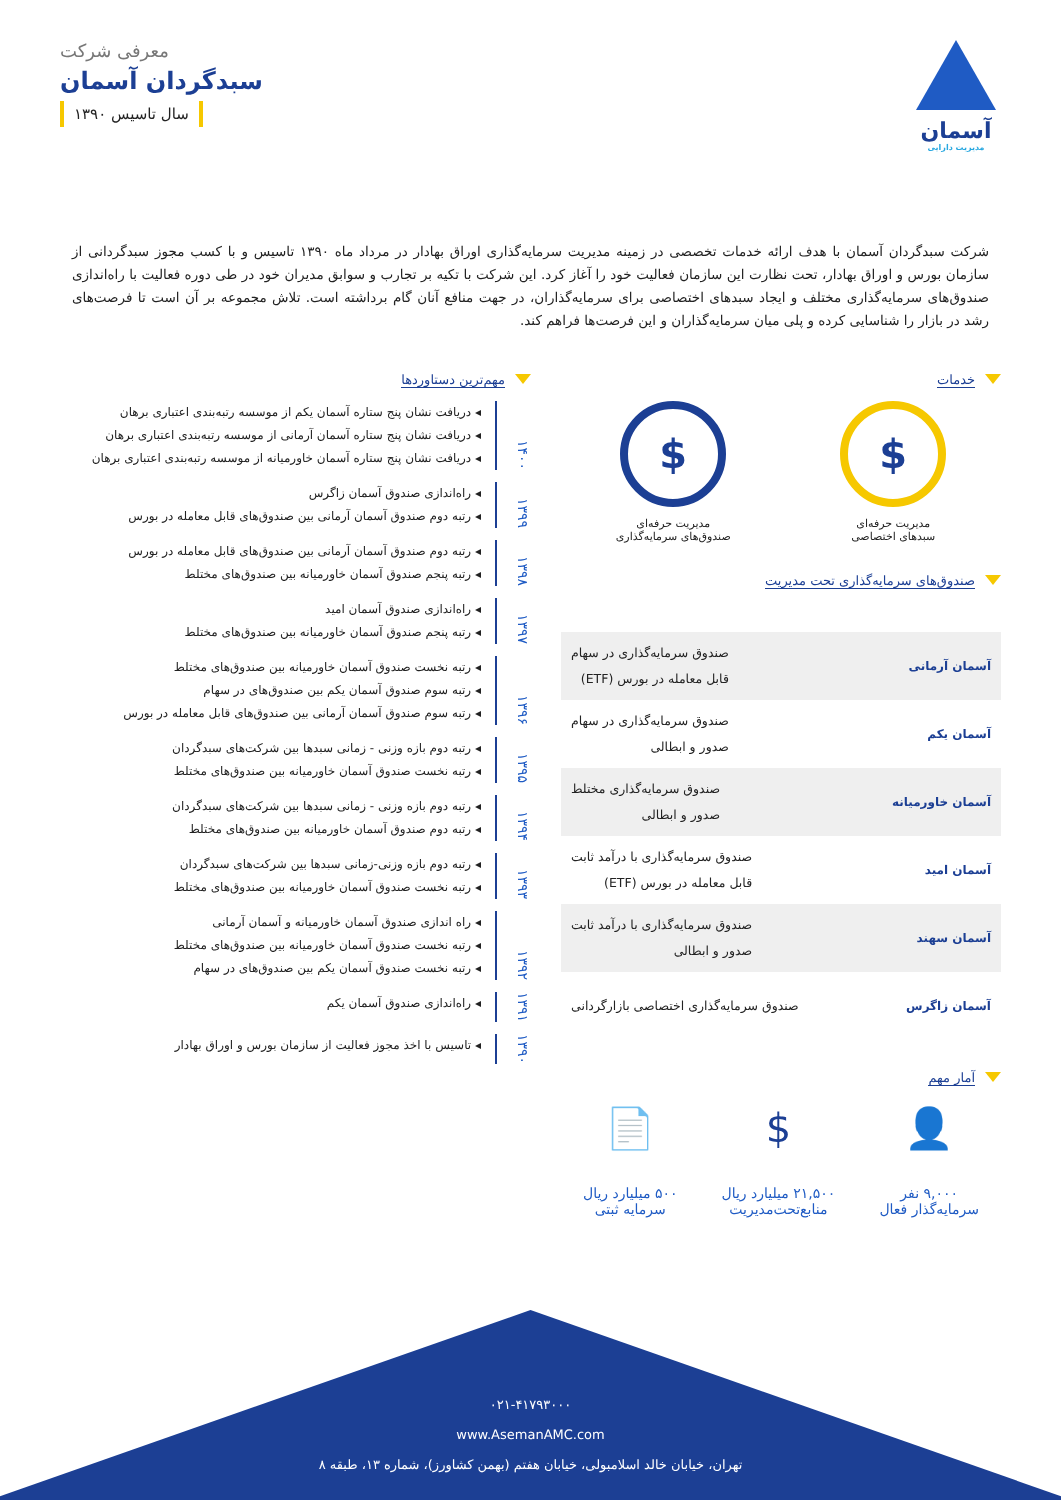آسمان
مدیریت دارایی
معرفی شرکت
سبدگردان آسمان
سال تاسیس ۱۳۹۰
شرکت سبدگردان آسمان با هدف ارائه خدمات تخصصی در زمینه مدیریت سرمایه‌گذاری اوراق بهادار در مرداد ماه ۱۳۹۰ تاسیس و با کسب مجوز سبدگردانی از سازمان بورس و اوراق بهادار، تحت نظارت این سازمان فعالیت خود را آغاز کرد. این شرکت با تکیه بر تجارب و سوابق مدیران خود در طی دوره فعالیت با راه‌اندازی صندوق‌های سرمایه‌گذاری مختلف و ایجاد سبدهای اختصاصی برای سرمایه‌گذاران، در جهت منافع آنان گام برداشته است. تلاش مجموعه بر آن است تا فرصت‌های رشد در بازار را شناسایی کرده و پلی میان سرمایه‌گذاران و این فرصت‌ها فراهم کند.
خدمات
$
مدیریت حرفه‌ای
سبدهای اختصاصی
$
مدیریت حرفه‌ای
صندوق‌های سرمایه‌گذاری
صندوق‌های سرمایه‌گذاری تحت مدیریت
آسمان آرمانی
صندوق سرمایه‌گذاری در سهام
قابل معامله در بورس (ETF)
آسمان یکم
صندوق سرمایه‌گذاری در سهام
صدور و ابطالی
آسمان خاورمیانه
صندوق سرمایه‌گذاری مختلط
صدور و ابطالی
آسمان امید
صندوق سرمایه‌گذاری با درآمد ثابت
قابل معامله در بورس (ETF)
آسمان سهند
صندوق سرمایه‌گذاری با درآمد ثابت
صدور و ابطالی
آسمان زاگرس
صندوق سرمایه‌گذاری اختصاصی بازارگردانی
آمار مهم
👤
۹,۰۰۰ نفر
سرمایه‌گذار فعال
$
۲۱,۵۰۰ میلیارد ریال
منابع‌تحت‌مدیریت
📄
۵۰۰ میلیارد ریال
سرمایه ثبتی
مهم‌ترین دستاوردها
۱۴۰۰
◂ دریافت نشان پنج ستاره آسمان یکم از موسسه رتبه‌بندی اعتباری برهان
◂ دریافت نشان پنج ستاره آسمان آرمانی از موسسه رتبه‌بندی اعتباری برهان
◂ دریافت نشان پنج ستاره آسمان خاورمیانه از موسسه رتبه‌بندی اعتباری برهان
۱۳۹۹
◂ راه‌اندازی صندوق آسمان زاگرس
◂ رتبه دوم صندوق آسمان آرمانی بین صندوق‌های قابل معامله در بورس
۱۳۹۸
◂ رتبه دوم صندوق آسمان آرمانی بین صندوق‌های قابل معامله در بورس
◂ رتبه پنجم صندوق آسمان خاورمیانه بین صندوق‌های مختلط
۱۳۹۷
◂ راه‌اندازی صندوق آسمان امید
◂ رتبه پنجم صندوق آسمان خاورمیانه بین صندوق‌های مختلط
۱۳۹۶
◂ رتبه نخست صندوق آسمان خاورمیانه بین صندوق‌های مختلط
◂ رتبه سوم صندوق آسمان یکم بین صندوق‌های در سهام
◂ رتبه سوم صندوق آسمان آرمانی بین صندوق‌های قابل معامله در بورس
۱۳۹۵
◂ رتبه دوم بازه وزنی - زمانی سبدها بین شرکت‌های سبدگردان
◂ رتبه نخست صندوق آسمان خاورمیانه بین صندوق‌های مختلط
۱۳۹۴
◂ رتبه دوم بازه وزنی - زمانی سبدها بین شرکت‌های سبدگردان
◂ رتبه دوم صندوق آسمان خاورمیانه بین صندوق‌های مختلط
۱۳۹۳
◂ رتبه دوم بازه وزنی-زمانی سبدها بین شرکت‌های سبدگردان
◂ رتبه نخست صندوق آسمان خاورمیانه بین صندوق‌های مختلط
۱۳۹۲
◂ راه اندازی صندوق آسمان خاورمیانه و آسمان آرمانی
◂ رتبه نخست صندوق آسمان خاورمیانه بین صندوق‌های مختلط
◂ رتبه نخست صندوق آسمان یکم بین صندوق‌های در سهام
۱۳۹۱
◂ راه‌اندازی صندوق آسمان یکم
۱۳۹۰
◂ تاسیس با اخذ مجوز فعالیت از سازمان بورس و اوراق بهادار
۰۲۱-۴۱۷۹۳۰۰۰
www.AsemanAMC.com
تهران، خیابان خالد اسلامبولی، خیابان هفتم (بهمن کشاورز)، شماره ۱۳، طبقه ۸